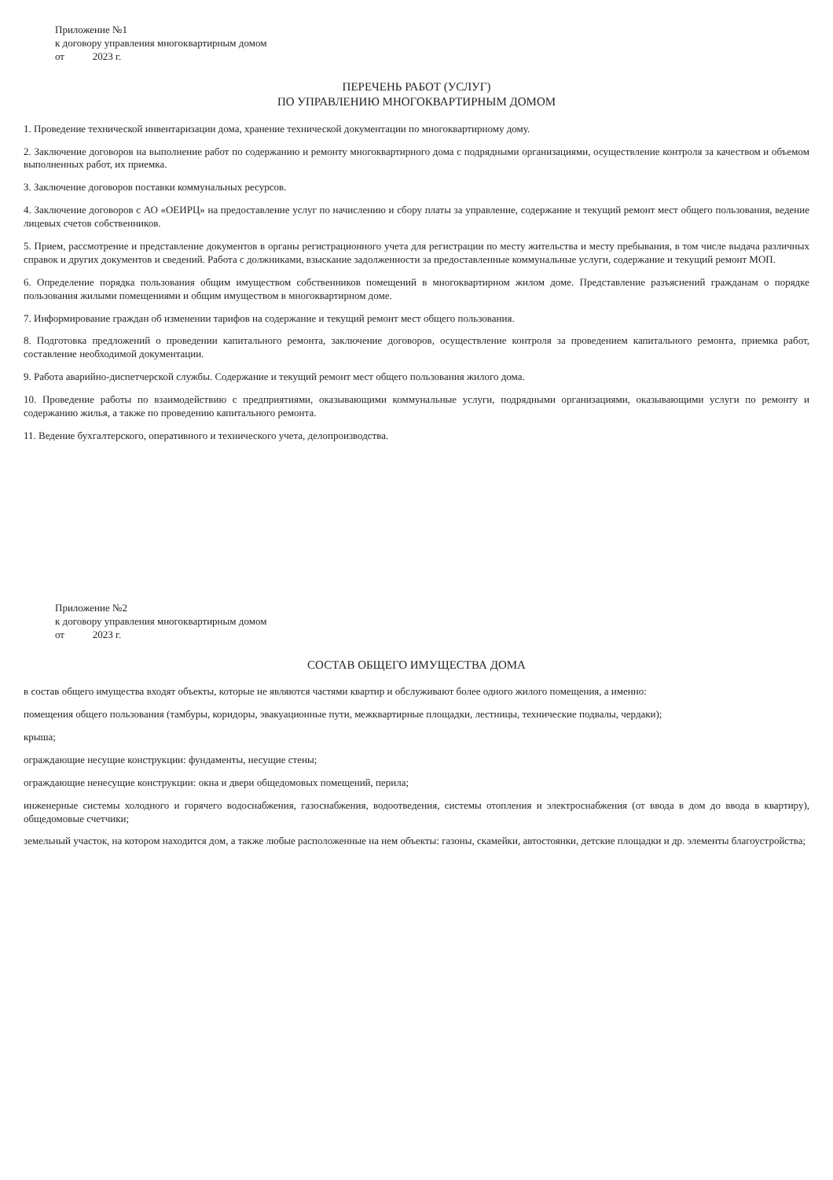Приложение №1
к договору управления многоквартирным домом
от 2023 г.
ПЕРЕЧЕНЬ РАБОТ (УСЛУГ)
ПО УПРАВЛЕНИЮ МНОГОКВАРТИРНЫМ ДОМОМ
1. Проведение технической инвентаризации дома, хранение технической документации по многоквартирному дому.
2. Заключение договоров на выполнение работ по содержанию и ремонту многоквартирного дома с подрядными организациями, осуществление контроля за качеством и объемом выполненных работ, их приемка.
3. Заключение договоров поставки коммунальных ресурсов.
4. Заключение договоров с АО «ОЕИРЦ» на предоставление услуг по начислению и сбору платы за управление, содержание и текущий ремонт мест общего пользования, ведение лицевых счетов собственников.
5. Прием, рассмотрение и представление документов в органы регистрационного учета для регистрации по месту жительства и месту пребывания, в том числе выдача различных справок и других документов и сведений. Работа с должниками, взыскание задолженности за предоставленные коммунальные услуги, содержание и текущий ремонт МОП.
6. Определение порядка пользования общим имуществом собственников помещений в многоквартирном жилом доме. Представление разъяснений гражданам о порядке пользования жилыми помещениями и общим имуществом в многоквартирном доме.
7. Информирование граждан об изменении тарифов на содержание и текущий ремонт мест общего пользования.
8. Подготовка предложений о проведении капитального ремонта, заключение договоров, осуществление контроля за проведением капитального ремонта, приемка работ, составление необходимой документации.
9. Работа аварийно-диспетчерской службы. Содержание и текущий ремонт мест общего пользования жилого дома.
10. Проведение работы по взаимодействию с предприятиями, оказывающими коммунальные услуги, подрядными организациями, оказывающими услуги по ремонту и содержанию жилья, а также по проведению капитального ремонта.
11. Ведение бухгалтерского, оперативного и технического учета, делопроизводства.
Приложение №2
к договору управления многоквартирным домом
от 2023 г.
СОСТАВ ОБЩЕГО ИМУЩЕСТВА ДОМА
в состав общего имущества входят объекты, которые не являются частями квартир и обслуживают более одного жилого помещения, а именно:
помещения общего пользования (тамбуры, коридоры, эвакуационные пути, межквартирные площадки, лестницы, технические подвалы, чердаки);
крыша;
ограждающие несущие конструкции: фундаменты, несущие стены;
ограждающие ненесущие конструкции: окна и двери общедомовых помещений, перила;
инженерные системы холодного и горячего водоснабжения, газоснабжения, водоотведения, системы отопления и электроснабжения (от ввода в дом до ввода в квартиру), общедомовые счетчики;
земельный участок, на котором находится дом, а также любые расположенные на нем объекты: газоны, скамейки, автостоянки, детские площадки и др. элементы благоустройства;